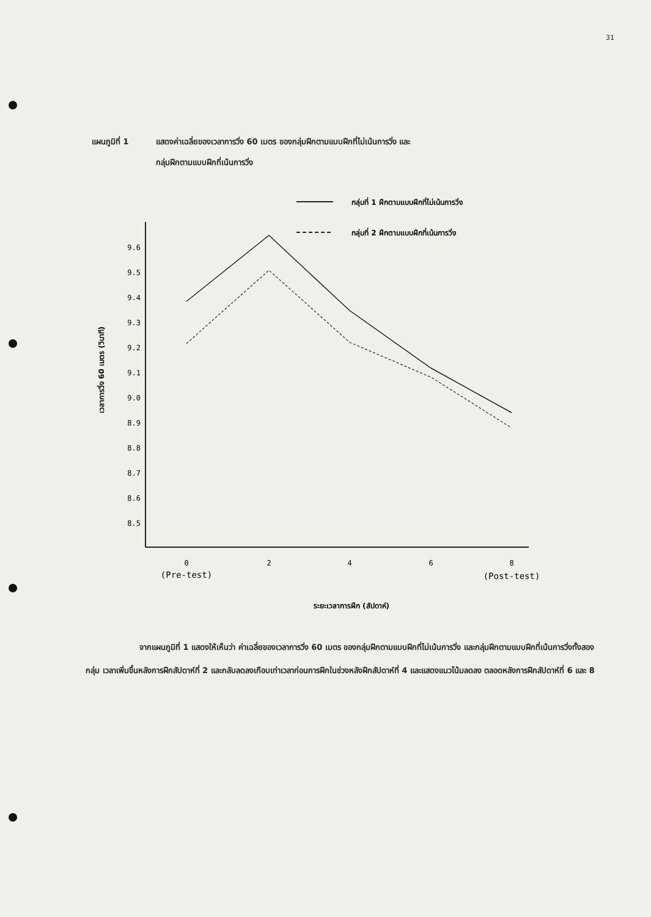31
แผนภูมิที่ 1 แสดงค่าเฉลี่ยของเวลาการวิ่ง 60 เมตร ของกลุ่มฝึกตามแบบฝึกที่ไม่เน้นการวิ่ง และ
กลุ่มฝึกตามแบบฝึกที่เน้นการวิ่ง
กลุ่มที่ 1 ฝึกตามแบบฝึกที่ไม่เน้นการวิ่ง
กลุ่มที่ 2 ฝึกตามแบบฝึกที่เน้นการวิ่ง
9.6
9.5
9.4
9.3
9.2
9.1
9.0
8.9
8.8
8.7
8.6
8.5
เวลาการวิ่ง 60 เมตร (วินาที)
0
2
4
6
8
(Pre-test)
(Post-test)
ระยะเวลาการฝึก (สัปดาห์)
จากแผนภูมิที่ 1 แสดงให้เห็นว่า ค่าเฉลี่ยของเวลาการวิ่ง 60 เมตร ของกลุ่มฝึกตามแบบฝึกที่ไม่เน้นการวิ่ง และกลุ่มฝึกตามแบบฝึกที่เน้นการวิ่งทั้งสองกลุ่ม เวลาเพิ่มขึ้นหลังการฝึกสัปดาห์ที่ 2 และกลับลดลงเกือบเท่าเวลาก่อนการฝึกในช่วงหลังฝึกสัปดาห์ที่ 4 และแสดงแนวโน้มลดลง ตลอดหลังการฝึกสัปดาห์ที่ 6 และ 8